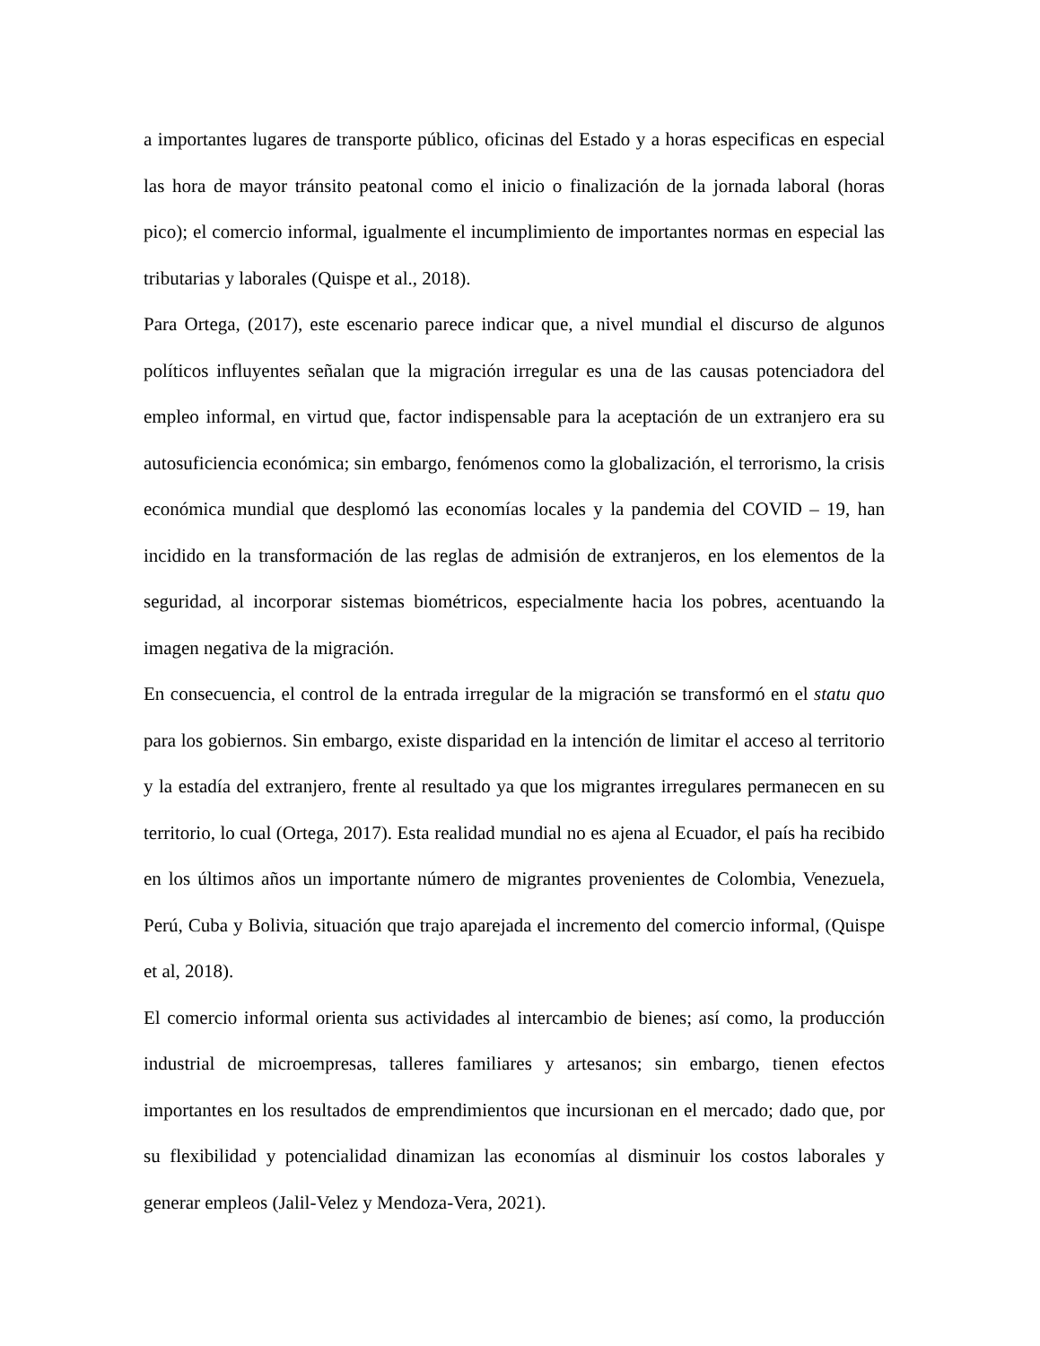a importantes lugares de transporte público, oficinas del Estado y a horas especificas en especial las hora de mayor tránsito peatonal como el inicio o finalización de la jornada laboral (horas pico); el comercio informal, igualmente el incumplimiento de importantes normas en especial las tributarias y laborales (Quispe et al., 2018).
Para Ortega, (2017), este escenario parece indicar que, a nivel mundial el discurso de algunos políticos influyentes señalan que la migración irregular es una de las causas potenciadora del empleo informal, en virtud que, factor indispensable para la aceptación de un extranjero era su autosuficiencia económica; sin embargo, fenómenos como la globalización, el terrorismo, la crisis económica mundial que desplomó las economías locales y la pandemia del COVID – 19, han incidido en la transformación de las reglas de admisión de extranjeros, en los elementos de la seguridad, al incorporar sistemas biométricos, especialmente hacia los pobres, acentuando la imagen negativa de la migración.
En consecuencia, el control de la entrada irregular de la migración se transformó en el statu quo para los gobiernos. Sin embargo, existe disparidad en la intención de limitar el acceso al territorio y la estadía del extranjero, frente al resultado ya que los migrantes irregulares permanecen en su territorio, lo cual (Ortega, 2017). Esta realidad mundial no es ajena al Ecuador, el país ha recibido en los últimos años un importante número de migrantes provenientes de Colombia, Venezuela, Perú, Cuba y Bolivia, situación que trajo aparejada el incremento del comercio informal, (Quispe et al, 2018).
El comercio informal orienta sus actividades al intercambio de bienes; así como, la producción industrial de microempresas, talleres familiares y artesanos; sin embargo, tienen efectos importantes en los resultados de emprendimientos que incursionan en el mercado; dado que, por su flexibilidad y potencialidad dinamizan las economías al disminuir los costos laborales y generar empleos (Jalil-Velez y Mendoza-Vera, 2021).